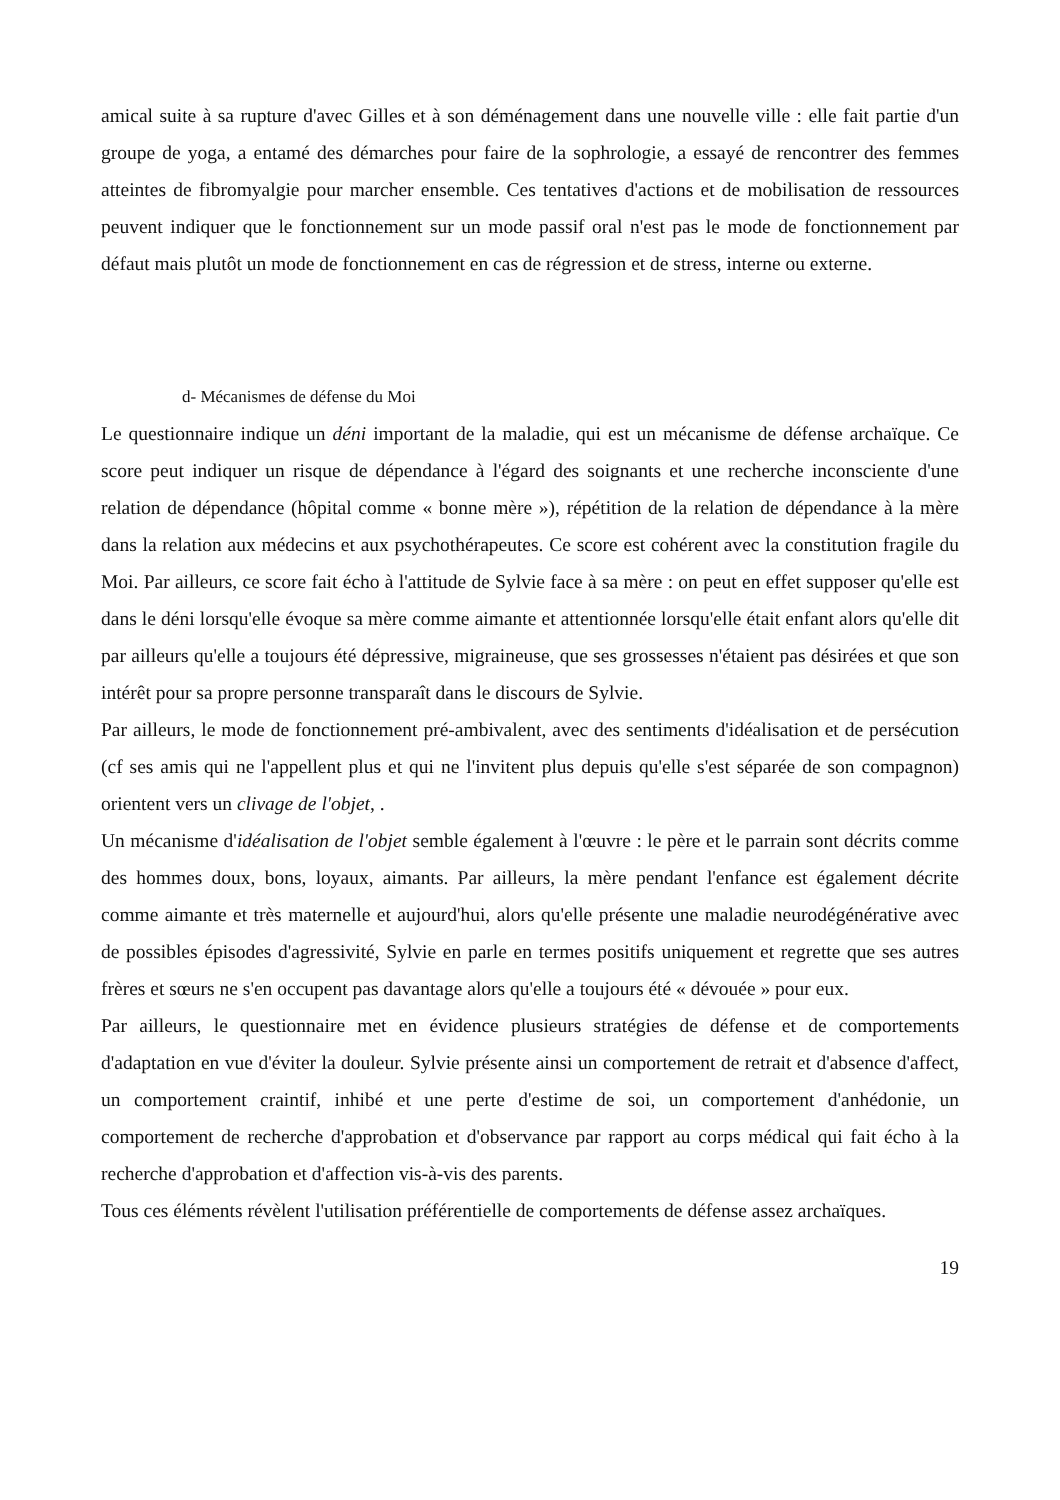amical suite à sa rupture d'avec Gilles et à son déménagement dans une nouvelle ville : elle fait partie d'un groupe de yoga, a entamé des démarches pour faire de la sophrologie, a essayé de rencontrer des femmes atteintes de fibromyalgie pour marcher ensemble. Ces tentatives d'actions et de mobilisation de ressources peuvent indiquer que le fonctionnement sur un mode passif oral n'est pas le mode de fonctionnement par défaut mais plutôt un mode de fonctionnement en cas de régression et de stress, interne ou externe.
d- Mécanismes de défense du Moi
Le questionnaire indique un déni important de la maladie, qui est un mécanisme de défense archaïque. Ce score peut indiquer un risque de dépendance à l'égard des soignants et une recherche inconsciente d'une relation de dépendance (hôpital comme « bonne mère »), répétition de la relation de dépendance à la mère dans la relation aux médecins et aux psychothérapeutes. Ce score est cohérent avec la constitution fragile du Moi. Par ailleurs, ce score fait écho à l'attitude de Sylvie face à sa mère : on peut en effet supposer qu'elle est dans le déni lorsqu'elle évoque sa mère comme aimante et attentionnée lorsqu'elle était enfant alors qu'elle dit par ailleurs qu'elle a toujours été dépressive, migraineuse, que ses grossesses n'étaient pas désirées et que son intérêt pour sa propre personne transparaît dans le discours de Sylvie.
Par ailleurs, le mode de fonctionnement pré-ambivalent, avec des sentiments d'idéalisation et de persécution (cf ses amis qui ne l'appellent plus et qui ne l'invitent plus depuis qu'elle s'est séparée de son compagnon) orientent vers un clivage de l'objet, .
Un mécanisme d'idéalisation de l'objet semble également à l'œuvre : le père et le parrain sont décrits comme des hommes doux, bons, loyaux, aimants. Par ailleurs, la mère pendant l'enfance est également décrite comme aimante et très maternelle et aujourd'hui, alors qu'elle présente une maladie neurodégénérative avec de possibles épisodes d'agressivité, Sylvie en parle en termes positifs uniquement et regrette que ses autres frères et sœurs ne s'en occupent pas davantage alors qu'elle a toujours été « dévouée » pour eux.
Par ailleurs, le questionnaire met en évidence plusieurs stratégies de défense et de comportements d'adaptation en vue d'éviter la douleur. Sylvie présente ainsi un comportement de retrait et d'absence d'affect, un comportement craintif, inhibé et une perte d'estime de soi, un comportement d'anhédonie, un comportement de recherche d'approbation et d'observance par rapport au corps médical qui fait écho à la recherche d'approbation et d'affection vis-à-vis des parents.
Tous ces éléments révèlent l'utilisation préférentielle de comportements de défense assez archaïques.
19